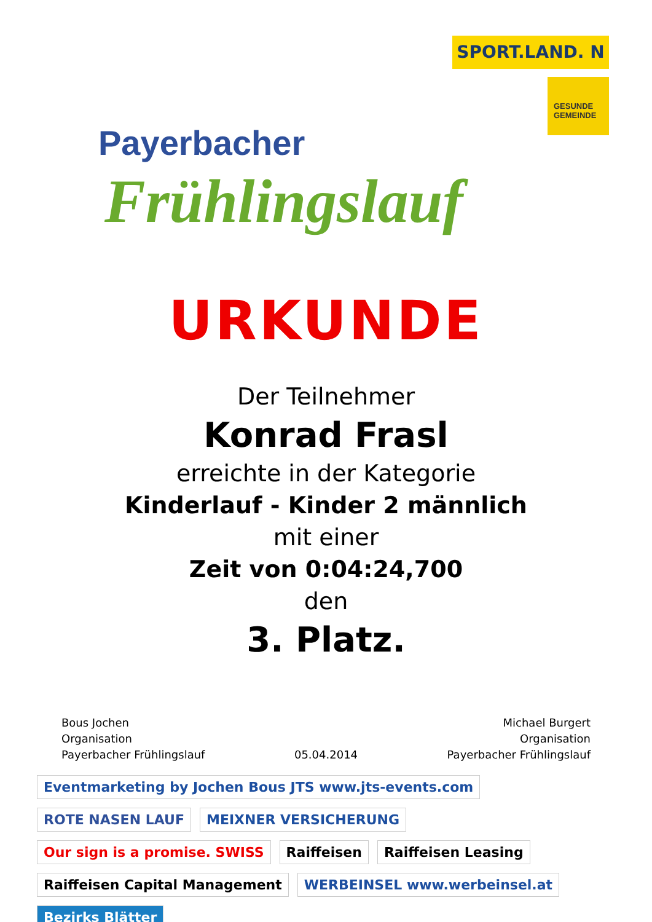Payerbacher
Frühlingslauf
SPORT.LAND. N
GESUNDE GEMEINDE
URKUNDE
Der Teilnehmer
Konrad Frasl
erreichte in der Kategorie
Kinderlauf - Kinder 2 männlich
mit einer
Zeit von 0:04:24,700
den
3. Platz.
Bous Jochen
Organisation
Payerbacher Frühlingslauf
05.04.2014 Michael Burgert
Organisation
Payerbacher Frühlingslauf
Eventmarketing by Jochen Bous JTS www.jts-events.com ROTE NASEN LAUF MEIXNER VERSICHERUNG Our sign is a promise. SWISS Raiffeisen Raiffeisen Leasing Raiffeisen Capital Management WERBEINSEL www.werbeinsel.at Bezirks Blätter